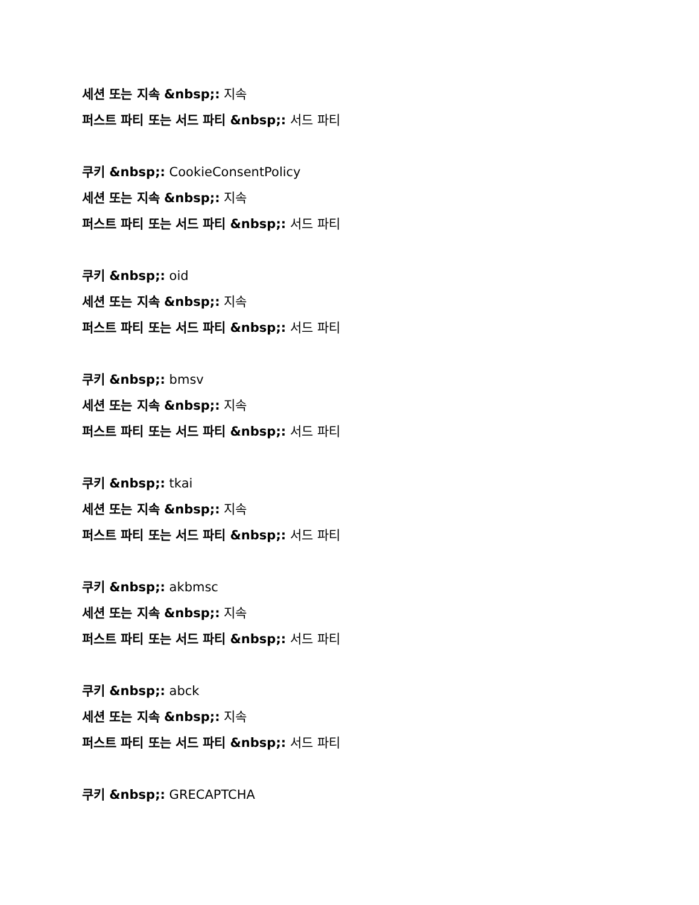세션 또는 지속 &nbsp;: 지속
퍼스트 파티 또는 서드 파티 &nbsp;: 서드 파티
쿠키 &nbsp;: CookieConsentPolicy
세션 또는 지속 &nbsp;: 지속
퍼스트 파티 또는 서드 파티 &nbsp;: 서드 파티
쿠키 &nbsp;: oid
세션 또는 지속 &nbsp;: 지속
퍼스트 파티 또는 서드 파티 &nbsp;: 서드 파티
쿠키 &nbsp;: bmsv
세션 또는 지속 &nbsp;: 지속
퍼스트 파티 또는 서드 파티 &nbsp;: 서드 파티
쿠키 &nbsp;: tkai
세션 또는 지속 &nbsp;: 지속
퍼스트 파티 또는 서드 파티 &nbsp;: 서드 파티
쿠키 &nbsp;: akbmsc
세션 또는 지속 &nbsp;: 지속
퍼스트 파티 또는 서드 파티 &nbsp;: 서드 파티
쿠키 &nbsp;: abck
세션 또는 지속 &nbsp;: 지속
퍼스트 파티 또는 서드 파티 &nbsp;: 서드 파티
쿠키 &nbsp;: GRECAPTCHA